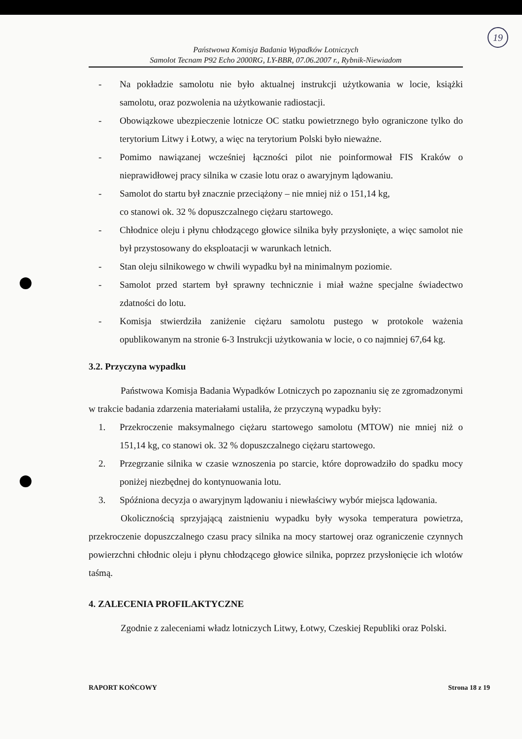19
Państwowa Komisja Badania Wypadków Lotniczych
Samolot Tecnam P92 Echo 2000RG, LY-BBR, 07.06.2007 r., Rybnik-Niewiadom
- Na pokładzie samolotu nie było aktualnej instrukcji użytkowania w locie, książki samolotu, oraz pozwolenia na użytkowanie radiostacji.
- Obowiązkowe ubezpieczenie lotnicze OC statku powietrznego było ograniczone tylko do terytorium Litwy i Łotwy, a więc na terytorium Polski było nieważne.
- Pomimo nawiązanej wcześniej łączności pilot nie poinformował FIS Kraków o nieprawidłowej pracy silnika w czasie lotu oraz o awaryjnym lądowaniu.
- Samolot do startu był znacznie przeciążony – nie mniej niż o 151,14 kg,
co stanowi ok. 32 % dopuszczalnego ciężaru startowego.
- Chłodnice oleju i płynu chłodzącego głowice silnika były przysłonięte, a więc samolot nie był przystosowany do eksploatacji w warunkach letnich.
- Stan oleju silnikowego w chwili wypadku był na minimalnym poziomie.
- Samolot przed startem był sprawny technicznie i miał ważne specjalne świadectwo zdatności do lotu.
- Komisja stwierdziła zaniżenie ciężaru samolotu pustego w protokole ważenia opublikowanym na stronie 6-3 Instrukcji użytkowania w locie, o co najmniej 67,64 kg.
3.2. Przyczyna wypadku
Państwowa Komisja Badania Wypadków Lotniczych po zapoznaniu się ze zgromadzonymi w trakcie badania zdarzenia materiałami ustaliła, że przyczyną wypadku były:
1. Przekroczenie maksymalnego ciężaru startowego samolotu (MTOW) nie mniej niż o 151,14 kg, co stanowi ok. 32 % dopuszczalnego ciężaru startowego.
2. Przegrzanie silnika w czasie wznoszenia po starcie, które doprowadziło do spadku mocy poniżej niezbędnej do kontynuowania lotu.
3. Spóźniona decyzja o awaryjnym lądowaniu i niewłaściwy wybór miejsca lądowania.
Okolicznością sprzyjającą zaistnieniu wypadku były wysoka temperatura powietrza, przekroczenie dopuszczalnego czasu pracy silnika na mocy startowej oraz ograniczenie czynnych powierzchni chłodnic oleju i płynu chłodzącego głowice silnika, poprzez przysłonięcie ich wlotów taśmą.
4. ZALECENIA PROFILAKTYCZNE
Zgodnie z zaleceniami władz lotniczych Litwy, Łotwy, Czeskiej Republiki oraz Polski.
RAPORT KOŃCOWY Strona 18 z 19